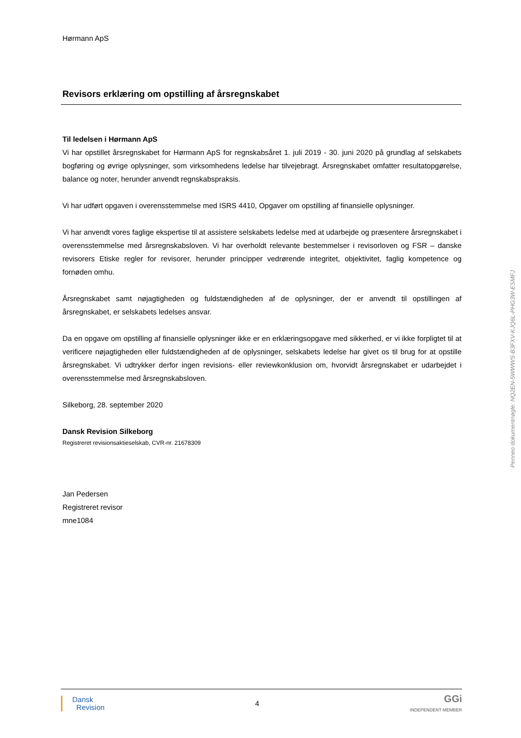Hørmann ApS
Revisors erklæring om opstilling af årsregnskabet
Til ledelsen i Hørmann ApS
Vi har opstillet årsregnskabet for Hørmann ApS for regnskabsåret 1. juli 2019 - 30. juni 2020 på grundlag af selskabets bogføring og øvrige oplysninger, som virksomhedens ledelse har tilvejebragt. Årsregnskabet omfatter resultatopgørelse, balance og noter, herunder anvendt regnskabspraksis.
Vi har udført opgaven i overensstemmelse med ISRS 4410, Opgaver om opstilling af finansielle oplysninger.
Vi har anvendt vores faglige ekspertise til at assistere selskabets ledelse med at udarbejde og præsentere årsregnskabet i overensstemmelse med årsregnskabsloven. Vi har overholdt relevante bestemmelser i revisorloven og FSR – danske revisorers Etiske regler for revisorer, herunder principper vedrørende integritet, objektivitet, faglig kompetence og fornøden omhu.
Årsregnskabet samt nøjagtigheden og fuldstændigheden af de oplysninger, der er anvendt til opstillingen af årsregnskabet, er selskabets ledelses ansvar.
Da en opgave om opstilling af finansielle oplysninger ikke er en erklæringsopgave med sikkerhed, er vi ikke forpligtet til at verificere nøjagtigheden eller fuldstændigheden af de oplysninger, selskabets ledelse har givet os til brug for at opstille årsregnskabet. Vi udtrykker derfor ingen revisions- eller reviewkonklusion om, hvorvidt årsregnskabet er udarbejdet i overensstemmelse med årsregnskabsloven.
Silkeborg, 28. september 2020
Dansk Revision Silkeborg
Registreret revisionsaktieselskab, CVR-nr. 21678309
Jan Pedersen
Registreret revisor
mne1084
Penneo dokumentnøgle: NQ2EN-5WWWS-B3FXV-KJQ6L-PHG3W-ESMFJ
Dansk
Revision
4
GGi
INDEPENDENT MEMBER